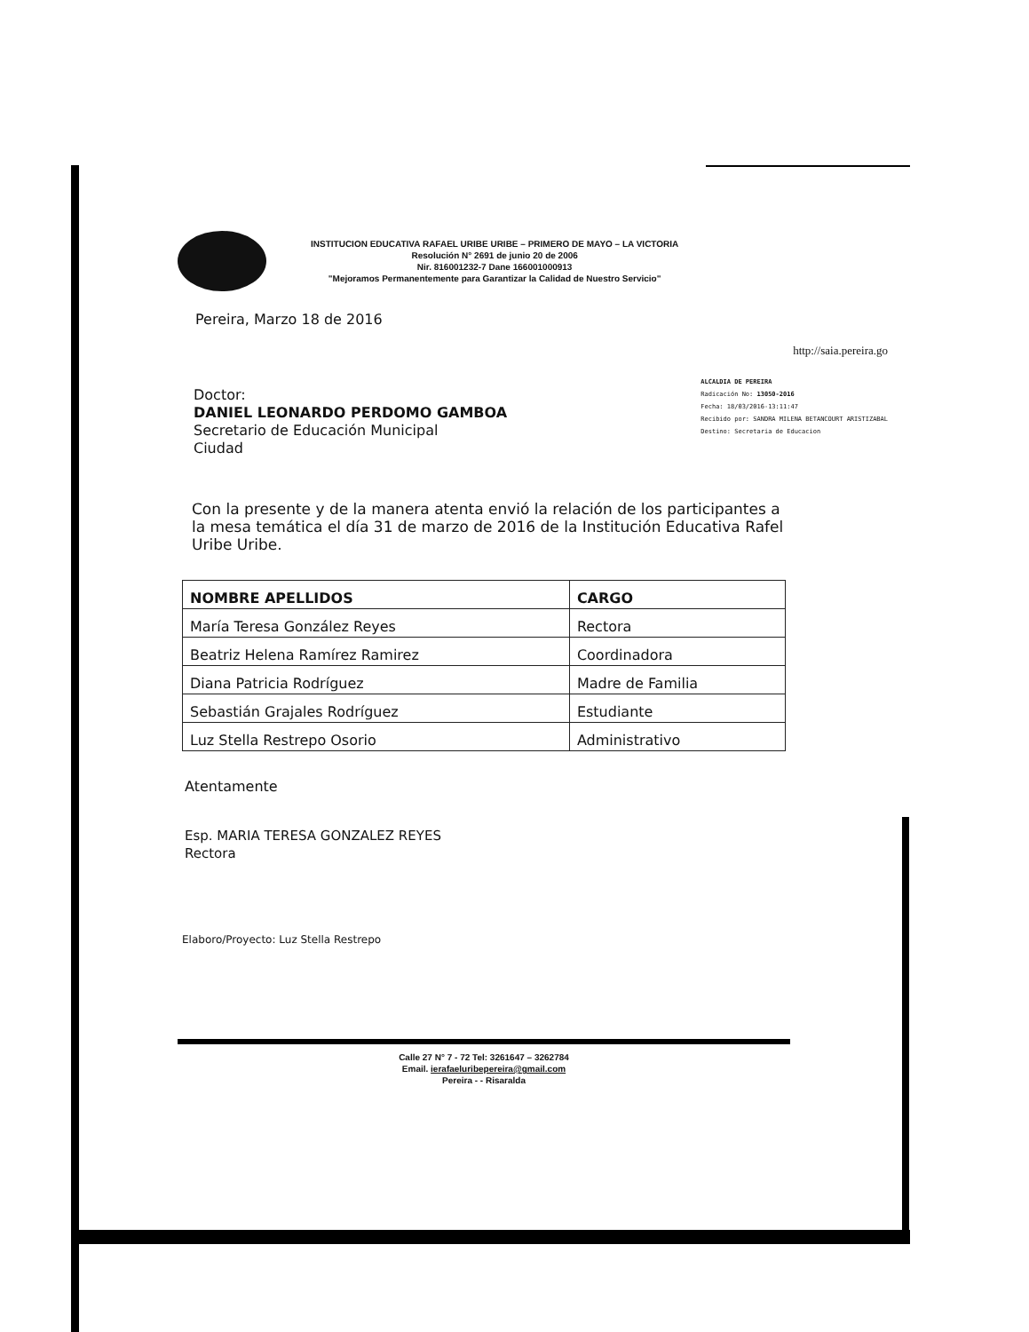INSTITUCION EDUCATIVA RAFAEL URIBE URIBE – PRIMERO DE MAYO – LA VICTORIA
Resolución N° 2691 de junio 20 de 2006
Nir. 816001232-7 Dane 166001000913
"Mejoramos Permanentemente para Garantizar la Calidad de Nuestro Servicio"
Pereira, Marzo 18 de 2016
http://saia.pereira.go
Doctor:
DANIEL LEONARDO PERDOMO GAMBOA
Secretario de Educación Municipal
Ciudad
ALCALDIA DE PEREIRA
Radicación No: 13050-2016
Fecha: 18/03/2016-13:11:47
Recibido por: SANDRA MILENA BETANCOURT ARISTIZABAL
Destino: Secretaria de Educacion
Con la presente y de la manera atenta envió la relación de los participantes a la mesa temática el día 31 de marzo de 2016 de la Institución Educativa Rafel Uribe Uribe.
| NOMBRE APELLIDOS | CARGO |
| --- | --- |
| María Teresa González Reyes | Rectora |
| Beatriz Helena Ramírez Ramirez | Coordinadora |
| Diana Patricia Rodríguez | Madre de Familia |
| Sebastián Grajales Rodríguez | Estudiante |
| Luz Stella Restrepo Osorio | Administrativo |
Atentamente
Esp. MARIA TERESA GONZALEZ REYES
Rectora
Elaboro/Proyecto: Luz Stella Restrepo
Calle 27 N° 7 - 72 Tel: 3261647 – 3262784
Email. ierafaeluribepereira@gmail.com
Pereira - - Risaralda